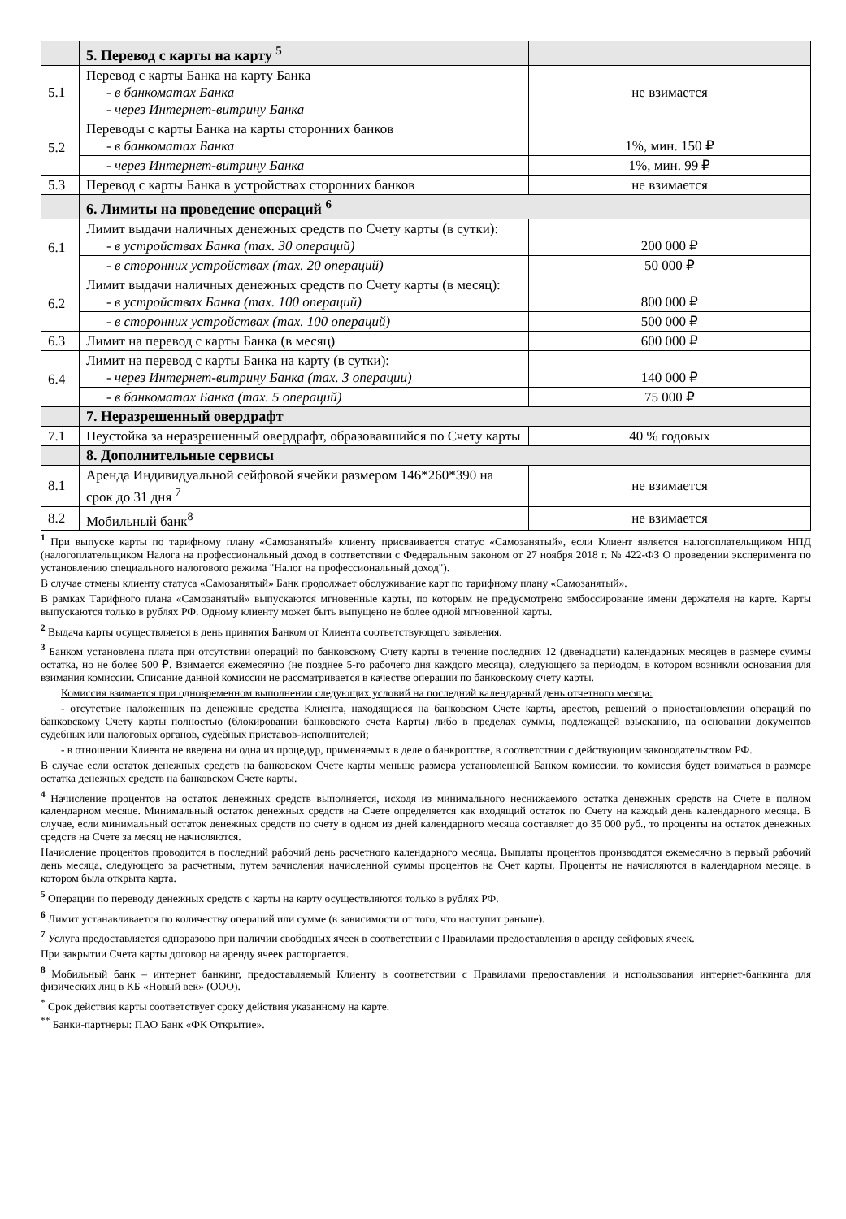| | 5. Перевод с карты на карту <sup>5</sup> | |
| 5.1 | Перевод с карты Банка на карту Банка - в банкоматах Банка - через Интернет-витрину Банка | не взимается |
| 5.2 | Переводы с карты Банка на карты сторонних банков - в банкоматах Банка | 1%, мин. 150 ₽ |
| | - через Интернет-витрину Банка | 1%, мин. 99 ₽ |
| 5.3 | Перевод с карты Банка в устройствах сторонних банков | не взимается |
| | 6. Лимиты на проведение операций <sup>6</sup> | |
| 6.1 | Лимит выдачи наличных денежных средств по Счету карты (в сутки): - в устройствах Банка (max. 30 операций) | 200 000 ₽ |
| | - в сторонних устройствах (max. 20 операций) | 50 000 ₽ |
| 6.2 | Лимит выдачи наличных денежных средств по Счету карты (в месяц): - в устройствах Банка (max. 100 операций) | 800 000 ₽ |
| | - в сторонних устройствах (max. 100 операций) | 500 000 ₽ |
| 6.3 | Лимит на перевод с карты Банка (в месяц) | 600 000 ₽ |
| 6.4 | Лимит на перевод с карты Банка на карту (в сутки): - через Интернет-витрину Банка (max. 3 операции) | 140 000 ₽ |
| | - в банкоматах Банка (max. 5 операций) | 75 000 ₽ |
| | 7. Неразрешенный овердрафт | |
| 7.1 | Неустойка за неразрешенный овердрафт, образовавшийся по Счету карты | 40 % годовых |
| | 8. Дополнительные сервисы | |
| 8.1 | Аренда Индивидуальной сейфовой ячейки размером 146*260*390 на срок до 31 дня <sup>7</sup> | не взимается |
| 8.2 | Мобильный банк<sup>8</sup> | не взимается |
<sup>1</sup> При выпуске карты по тарифному плану «Самозанятый» клиенту присваивается статус «Самозанятый», если Клиент является налогоплательщиком НПД (налогоплательщиком Налога на профессиональный доход в соответствии с Федеральным законом от 27 ноября 2018 г. № 422-ФЗ О проведении эксперимента по установлению специального налогового режима "Налог на профессиональный доход").
В случае отмены клиенту статуса «Самозанятый» Банк продолжает обслуживание карт по тарифному плану «Самозанятый».
В рамках Тарифного плана «Самозанятый» выпускаются мгновенные карты, по которым не предусмотрено эмбоссирование имени держателя на карте. Карты выпускаются только в рублях РФ. Одному клиенту может быть выпущено не более одной мгновенной карты.
<sup>2</sup> Выдача карты осуществляется в день принятия Банком от Клиента соответствующего заявления.
<sup>3</sup> Банком установлена плата при отсутствии операций по банковскому Счету карты в течение последних 12 (двенадцати) календарных месяцев в размере суммы остатка, но не более 500 ₽. Взимается ежемесячно (не позднее 5-го рабочего дня каждого месяца), следующего за периодом, в котором возникли основания для взимания комиссии. Списание данной комиссии не рассматривается в качестве операции по банковскому счету карты.
Комиссия взимается при одновременном выполнении следующих условий на последний календарный день отчетного месяца:
- отсутствие наложенных на денежные средства Клиента, находящиеся на банковском Счете карты, арестов, решений о приостановлении операций по банковскому Счету карты полностью (блокировании банковского счета Карты) либо в пределах суммы, подлежащей взысканию, на основании документов судебных или налоговых органов, судебных приставов-исполнителей;
- в отношении Клиента не введена ни одна из процедур, применяемых в деле о банкротстве, в соответствии с действующим законодательством РФ.
В случае если остаток денежных средств на банковском Счете карты меньше размера установленной Банком комиссии, то комиссия будет взиматься в размере остатка денежных средств на банковском Счете карты.
<sup>4</sup> Начисление процентов на остаток денежных средств выполняется, исходя из минимального неснижаемого остатка денежных средств на Счете в полном календарном месяце. Минимальный остаток денежных средств на Счете определяется как входящий остаток по Счету на каждый день календарного месяца. В случае, если минимальный остаток денежных средств по счету в одном из дней календарного месяца составляет до 35 000 руб., то проценты на остаток денежных средств на Счете за месяц не начисляются.
Начисление процентов проводится в последний рабочий день расчетного календарного месяца. Выплаты процентов производятся ежемесячно в первый рабочий день месяца, следующего за расчетным, путем зачисления начисленной суммы процентов на Счет карты. Проценты не начисляются в календарном месяце, в котором была открыта карта.
<sup>5</sup> Операции по переводу денежных средств с карты на карту осуществляются только в рублях РФ.
<sup>6</sup> Лимит устанавливается по количеству операций или сумме (в зависимости от того, что наступит раньше).
<sup>7</sup> Услуга предоставляется одноразово при наличии свободных ячеек в соответствии с Правилами предоставления в аренду сейфовых ячеек.
При закрытии Счета карты договор на аренду ячеек расторгается.
<sup>8</sup> Мобильный банк – интернет банкинг, предоставляемый Клиенту в соответствии с Правилами предоставления и использования интернет-банкинга для физических лиц в КБ «Новый век» (ООО).
<sup>*</sup> Срок действия карты соответствует сроку действия указанному на карте.
<sup>**</sup> Банки-партнеры: ПАО Банк «ФК Открытие».